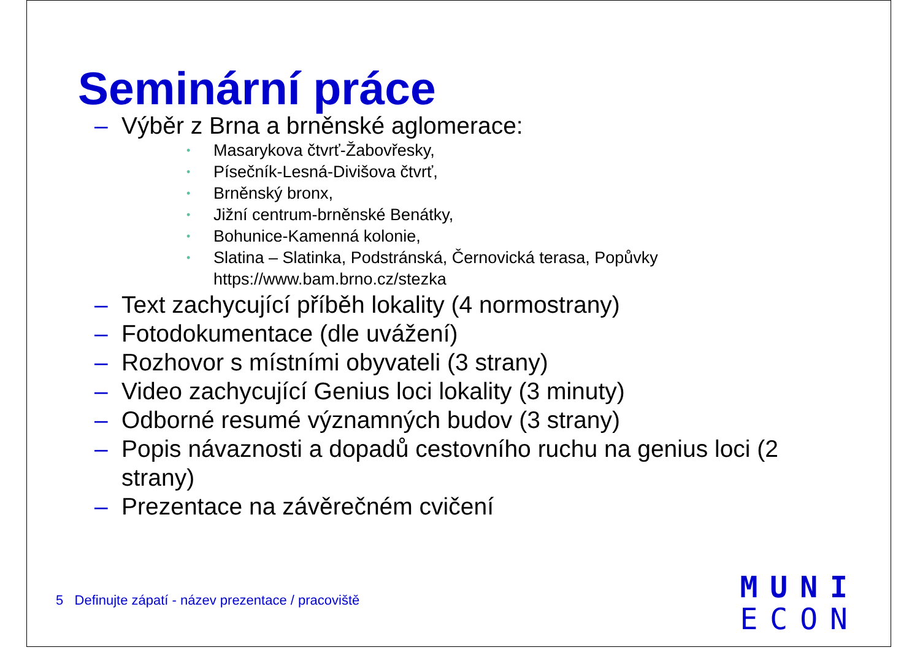Seminární práce
– Výběr z Brna a brněnské aglomerace:
• Masarykova čtvrť-Žabovřesky,
• Písečník-Lesná-Divišova čtvrť,
• Brněnský bronx,
• Jižní centrum-brněnské Benátky,
• Bohunice-Kamenná kolonie,
• Slatina – Slatinka, Podstránská, Černovická terasa, Popůvky https://www.bam.brno.cz/stezka
– Text zachycující příběh lokality (4 normostrany)
– Fotodokumentace (dle uvážení)
– Rozhovor s místními obyvateli (3 strany)
– Video zachycující Genius loci lokality (3 minuty)
– Odborné resumé významných budov (3 strany)
– Popis návaznosti a dopadů cestovního ruchu na genius loci (2 strany)
– Prezentace na závěrečném cvičení
5 Definujte zápatí - název prezentace / pracoviště
MUNI
ECON